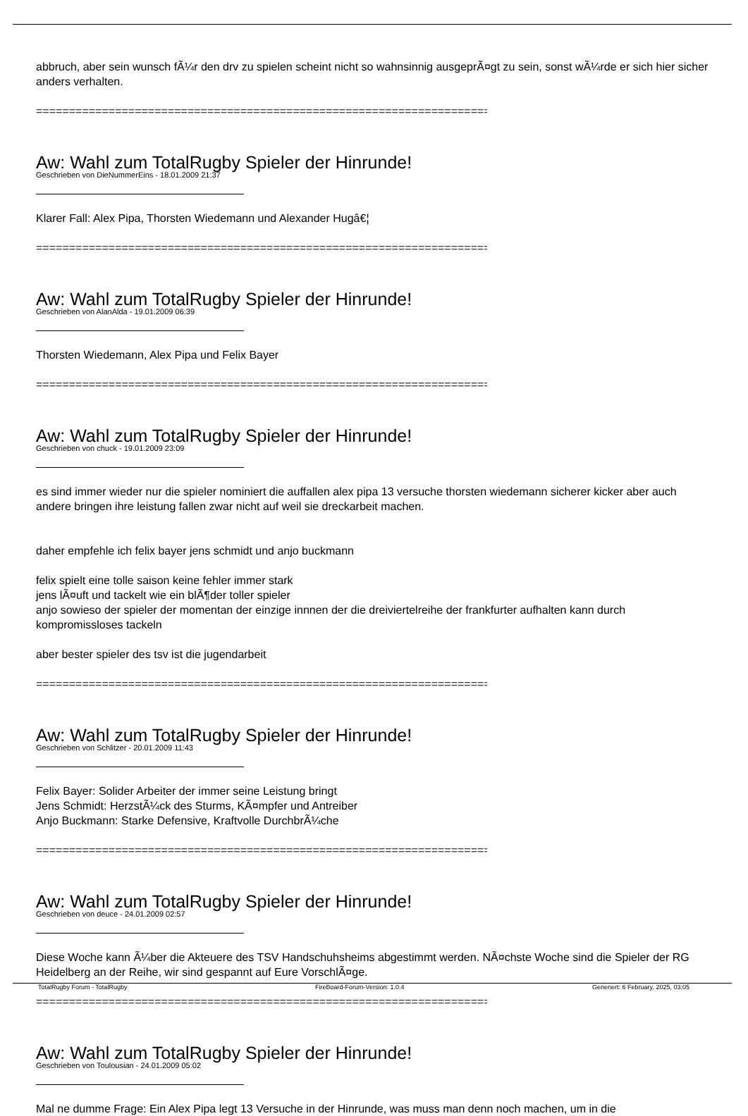abbruch, aber sein wunsch fÃ¼r den drv zu spielen scheint nicht so wahnsinnig ausgeprÃ¤gt zu sein, sonst wÃ¼rde er sich hier sicher anders verhalten.
==============================================================================
Aw: Wahl zum TotalRugby Spieler der Hinrunde!
Geschrieben von DieNummerEins - 18.01.2009 21:37
Klarer Fall: Alex Pipa, Thorsten Wiedemann und Alexander Hugâ€¦
==============================================================================
Aw: Wahl zum TotalRugby Spieler der Hinrunde!
Geschrieben von AlanAlda - 19.01.2009 06:39
Thorsten Wiedemann, Alex Pipa und Felix Bayer
==============================================================================
Aw: Wahl zum TotalRugby Spieler der Hinrunde!
Geschrieben von chuck - 19.01.2009 23:09
es sind immer wieder nur die spieler nominiert die auffallen alex pipa 13 versuche thorsten wiedemann sicherer kicker aber auch andere bringen ihre leistung fallen zwar nicht auf weil sie dreckarbeit machen.
daher empfehle ich felix bayer jens schmidt und anjo buckmann
felix spielt eine tolle saison keine fehler immer stark
jens lÃ¤uft und tackelt wie ein blÃ¶der toller spieler
anjo sowieso der spieler der momentan der einzige innnen der die dreiviertelreihe der frankfurter aufhalten kann durch kompromissloses tackeln
aber bester spieler des tsv ist die jugendarbeit
==============================================================================
Aw: Wahl zum TotalRugby Spieler der Hinrunde!
Geschrieben von Schlitzer - 20.01.2009 11:43
Felix Bayer: Solider Arbeiter der immer seine Leistung bringt
Jens Schmidt: HerzstÃ¼ck des Sturms, KÃ¤mpfer und Antreiber
Anjo Buckmann: Starke Defensive, Kraftvolle DurchbrÃ¼che
==============================================================================
Aw: Wahl zum TotalRugby Spieler der Hinrunde!
Geschrieben von deuce - 24.01.2009 02:57
Diese Woche kann Ã¼ber die Akteuere des TSV Handschuhsheims abgestimmt werden. NÃ¤chste Woche sind die Spieler der RG Heidelberg an der Reihe, wir sind gespannt auf Eure VorschlÃ¤ge.
==============================================================================
Aw: Wahl zum TotalRugby Spieler der Hinrunde!
Geschrieben von Toulousian - 24.01.2009 05:02
Mal ne dumme Frage: Ein Alex Pipa legt 13 Versuche in der Hinrunde, was muss man denn noch machen, um in die
TotalRugby Forum - TotalRugby FireBoard-Forum-Version: 1.0.4 Generiert: 6 February, 2025, 03:05